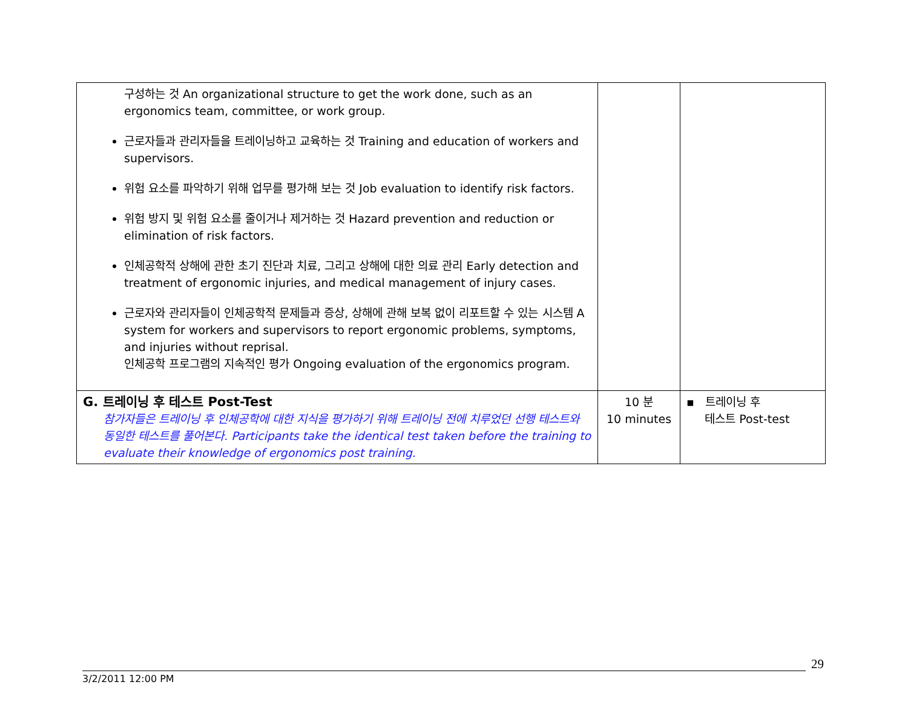| 구성하는 것 An organizational structure to get the work done, such as an ergonomics team, committee, or work group. 근로자들과 관리자들을 트레이닝하고 교육하는 것 Training and education of workers and supervisors. 위험 요소를 파악하기 위해 업무를 평가해 보는 것 Job evaluation to identify risk factors. 위험 방지 및 위험 요소를 줄이거나 제거하는 것 Hazard prevention and reduction or elimination of risk factors. 인체공학적 상해에 관한 초기 진단과 치료, 그리고 상해에 대한 의료 관리 Early detection and treatment of ergonomic injuries, and medical management of injury cases. 근로자와 관리자들이 인체공학적 문제들과 증상, 상해에 관해 보복 없이 리포트할 수 있는 시스템 A system for workers and supervisors to report ergonomic problems, symptoms, and injuries without reprisal. 인체공학 프로그램의 지속적인 평가 Ongoing evaluation of the ergonomics program. | | |
| G. 트레이닝 후 테스트 Post-Test 참가자들은 트레이닝 후 인체공학에 대한 지식을 평가하기 위해 트레이닝 전에 치루었던 선행 테스트와 동일한 테스트를 풀어본다. Participants take the identical test taken before the training to evaluate their knowledge of ergonomics post training. | 10 분 10 minutes | ▪ 트레이닝 후 테스트 Post-test |
29
3/2/2011 12:00 PM